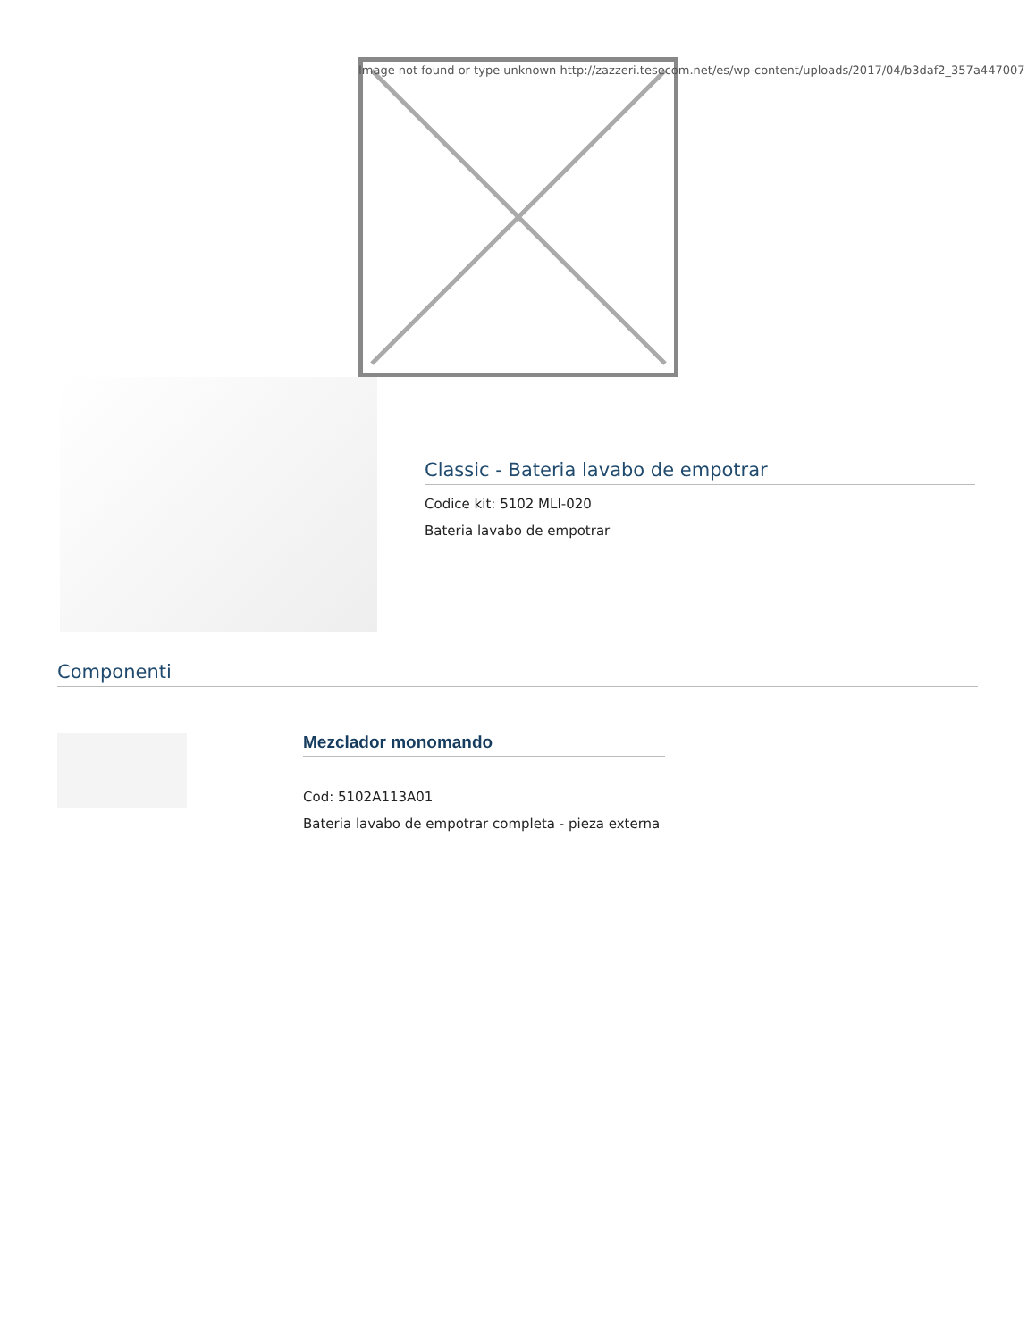Image not found or type unknown http://zazzeri.tesecom.net/es/wp-content/uploads/2017/04/b3daf2_357a447007
Classic - Bateria lavabo de empotrar
Codice kit: 5102 MLI-020
Bateria lavabo de empotrar
Componenti
Mezclador monomando
Cod: 5102A113A01
Bateria lavabo de empotrar completa - pieza externa